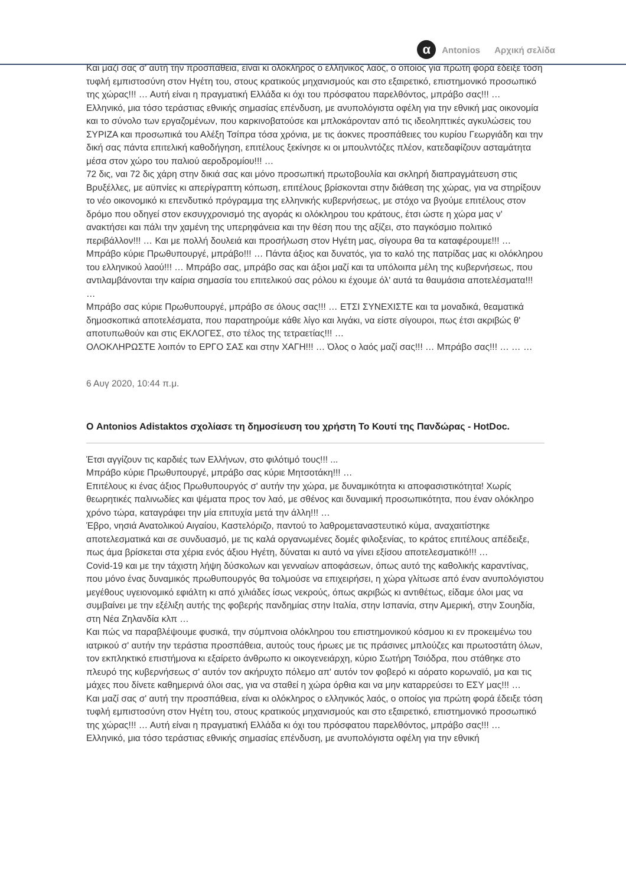Και μαζί σας σ' αυτή την προσπάθεια, είναι κι ολόκληρος ο ελληνικός λαός, ο οποίος για πρώτη φορά έδειξε τόση τυφλή εμπιστοσύνη στον Ηγέτη του, στους κρατικούς μηχανισμούς και στο εξαιρετικό, επιστημονικό προσωπικό της χώρας!!! … Αυτή είναι η πραγματική Ελλάδα κι όχι του πρόσφατου παρελθόντος, μπράβο σας!!! …
Ελληνικό, μια τόσο τεράστιας εθνικής σημασίας επένδυση, με ανυπολόγιστα οφέλη για την εθνική μας οικονομία και το σύνολο των εργαζομένων, που καρκινοβατούσε και μπλοκάρονταν από τις ιδεοληπτικές αγκυλώσεις του ΣΥΡΙΖΑ και προσωπικά του Αλέξη Τσίπρα τόσα χρόνια, με τις άοκνες προσπάθειες του κυρίου Γεωργιάδη και την δική σας πάντα επιτελική καθοδήγηση, επιτέλους ξεκίνησε κι οι μπουλντόζες πλέον, κατεδαφίζουν ασταμάτητα μέσα στον χώρο του παλιού αεροδρομίου!!! …
72 δις, ναι 72 δις χάρη στην δικιά σας και μόνο προσωπική πρωτοβουλία και σκληρή διαπραγμάτευση στις Βρυξέλλες, με αϋπνίες κι απερίγραπτη κόπωση, επιτέλους βρίσκονται στην διάθεση της χώρας, για να στηρίξουν το νέο οικονομικό κι επενδυτικό πρόγραμμα της ελληνικής κυβερνήσεως, με στόχο να βγούμε επιτέλους στον δρόμο που οδηγεί στον εκσυγχρονισμό της αγοράς κι ολόκληρου του κράτους, έτσι ώστε η χώρα μας ν' ανακτήσει και πάλι την χαμένη της υπερηφάνεια και την θέση που της αξίζει, στο παγκόσμιο πολιτικό περιβάλλον!!! … Και με πολλή δουλειά και προσήλωση στον Ηγέτη μας, σίγουρα θα τα καταφέρουμε!!! …
Μπράβο κύριε Πρωθυπουργέ, μπράβο!!! … Πάντα άξιος και δυνατός, για το καλό της πατρίδας μας κι ολόκληρου του ελληνικού λαού!!! … Μπράβο σας, μπράβο σας και άξιοι μαζί και τα υπόλοιπα μέλη της κυβερνήσεως, που αντιλαμβάνονται την καίρια σημασία του επιτελικού σας ρόλου κι έχουμε όλ' αυτά τα θαυμάσια αποτελέσματα!!! …
Μπράβο σας κύριε Πρωθυπουργέ, μπράβο σε όλους σας!!! … ΕΤΣΙ ΣΥΝΕΧΙΣΤΕ και τα μοναδικά, θεαματικά δημοσκοπικά αποτελέσματα, που παρατηρούμε κάθε λίγο και λιγάκι, να είστε σίγουροι, πως έτσι ακριβώς θ' αποτυπωθούν και στις ΕΚΛΟΓΕΣ, στο τέλος της τετραετίας!!! …
ΟΛΟΚΛΗΡΩΣΤΕ λοιπόν το ΕΡΓΟ ΣΑΣ και στην ΧΑΓΗ!!! … Όλος ο λαός μαζί σας!!! … Μπράβο σας!!! … … …
6 Αυγ 2020, 10:44 π.μ.
Ο Antonios Adistaktos σχολίασε τη δημοσίευση του χρήστη Το Κουτί της Πανδώρας - HotDoc.
Έτσι αγγίζουν τις καρδιές των Ελλήνων, στο φιλότιμό τους!!! ...
Μπράβο κύριε Πρωθυπουργέ, μπράβο σας κύριε Μητσοτάκη!!! …
Επιτέλους κι ένας άξιος Πρωθυπουργός σ' αυτήν την χώρα, με δυναμικότητα κι αποφασιστικότητα! Χωρίς θεωρητικές παλινωδίες και ψέματα προς τον λαό, με σθένος και δυναμική προσωπικότητα, που έναν ολόκληρο χρόνο τώρα, καταγράφει την μία επιτυχία μετά την άλλη!!! …
Έβρο, νησιά Ανατολικού Αιγαίου, Καστελόριζο, παντού το λαθρομεταναστευτικό κύμα, αναχαιτίστηκε αποτελεσματικά και σε συνδυασμό, με τις καλά οργανωμένες δομές φιλοξενίας, το κράτος επιτέλους απέδειξε, πως άμα βρίσκεται στα χέρια ενός άξιου Ηγέτη, δύναται κι αυτό να γίνει εξίσου αποτελεσματικό!!! …
Covid-19 και με την τάχιστη λήψη δύσκολων και γενναίων αποφάσεων, όπως αυτό της καθολικής καραντίνας, που μόνο ένας δυναμικός πρωθυπουργός θα τολμούσε να επιχειρήσει, η χώρα γλίτωσε από έναν ανυπολόγιστου μεγέθους υγειονομικό εφιάλτη κι από χιλιάδες ίσως νεκρούς, όπως ακριβώς κι αντιθέτως, είδαμε όλοι μας να συμβαίνει με την εξέλιξη αυτής της φοβερής πανδημίας στην Ιταλία, στην Ισπανία, στην Αμερική, στην Σουηδία, στη Νέα Ζηλανδία κλπ …
Και πώς να παραβλέψουμε φυσικά, την σύμπνοια ολόκληρου του επιστημονικού κόσμου κι εν προκειμένω του ιατρικού σ' αυτήν την τεράστια προσπάθεια, αυτούς τους ήρωες με τις πράσινες μπλούζες και πρωτοστάτη όλων, τον εκπληκτικό επιστήμονα κι εξαίρετο άνθρωπο κι οικογενειάρχη, κύριο Σωτήρη Τσιόδρα, που στάθηκε στο πλευρό της κυβερνήσεως σ' αυτόν τον ακήρυχτο πόλεμο απ' αυτόν τον φοβερό κι αόρατο κορωναϊό, μα και τις μάχες που δίνετε καθημερινά όλοι σας, για να σταθεί η χώρα όρθια και να μην καταρρεύσει το ΕΣΥ μας!!! …
Και μαζί σας σ' αυτή την προσπάθεια, είναι κι ολόκληρος ο ελληνικός λαός, ο οποίος για πρώτη φορά έδειξε τόση τυφλή εμπιστοσύνη στον Ηγέτη του, στους κρατικούς μηχανισμούς και στο εξαιρετικό, επιστημονικό προσωπικό της χώρας!!! … Αυτή είναι η πραγματική Ελλάδα κι όχι του πρόσφατου παρελθόντος, μπράβο σας!!! …
Ελληνικό, μια τόσο τεράστιας εθνικής σημασίας επένδυση, με ανυπολόγιστα οφέλη για την εθνική
α Antonios Αρχική σελίδα